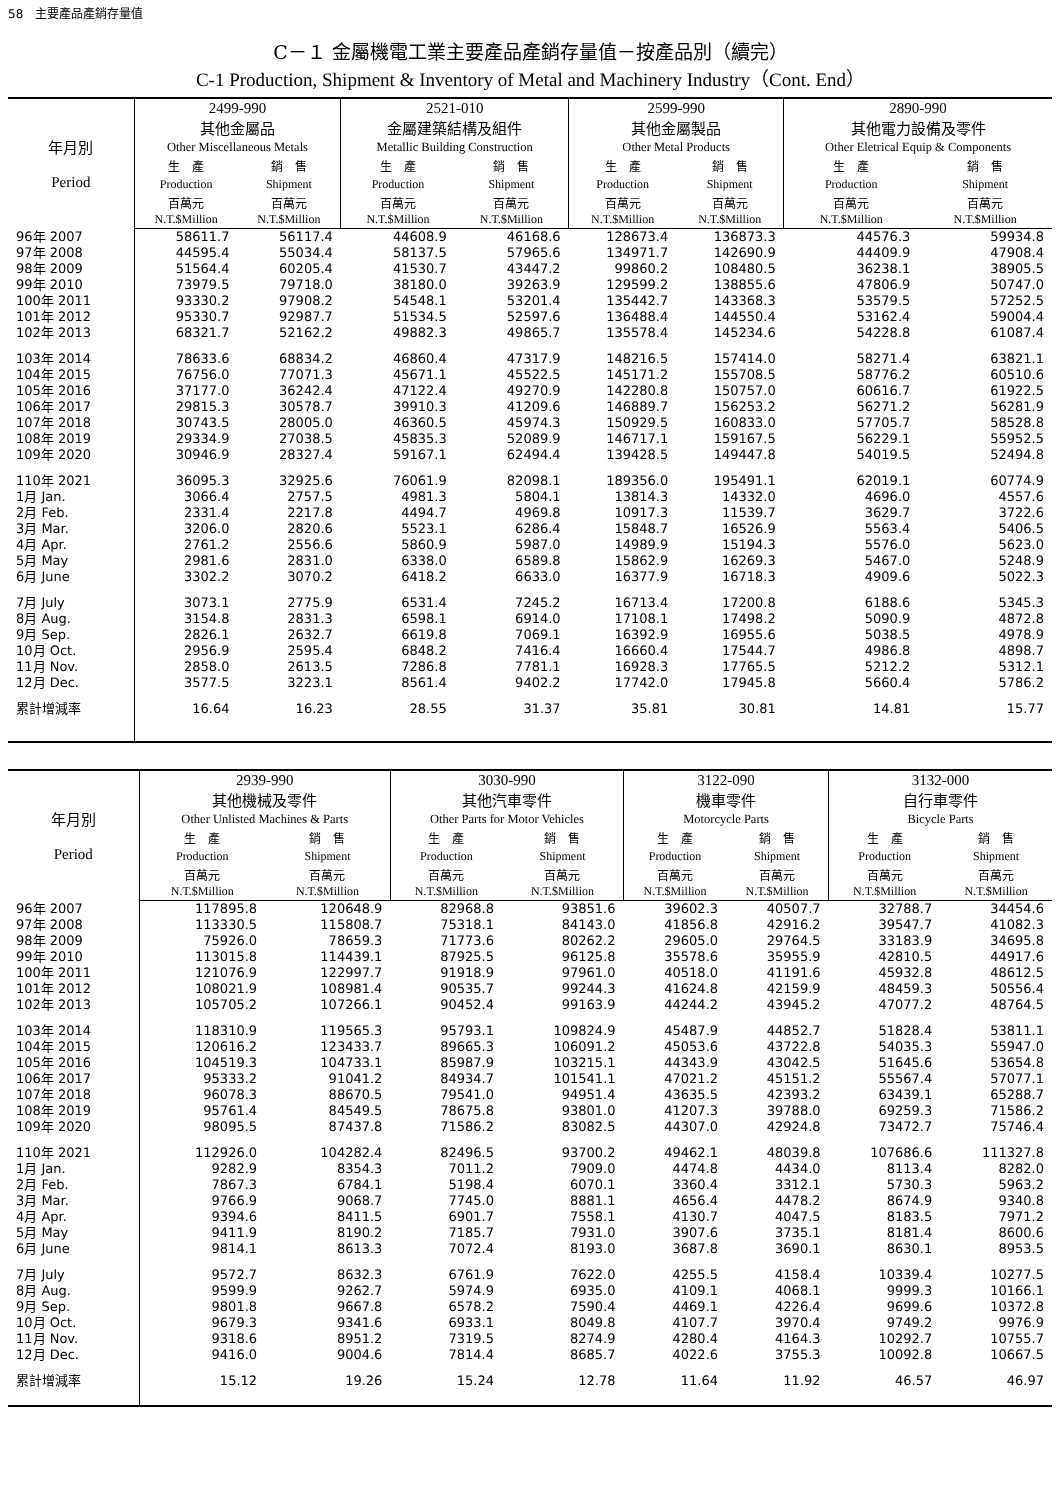58　主要產品產銷存量值
C－１ 金屬機電工業主要產品產銷存量值－按產品別（續完）
C-1 Production, Shipment & Inventory of Metal and Machinery Industry（Cont. End）
| 年月別 Period | 2499-990 其他金屬品 Other Miscellaneous Metals | | 2521-010 金屬建築結構及組件 Metallic Building Construction | | 2599-990 其他金屬製品 Other Metal Products | | 2890-990 其他電力設備及零件 Other Eletrical Equip & Components | |
| --- | --- | --- | --- | --- | --- | --- | --- | --- |
| | 生 產 | 銷 售 | 生 產 | 銷 售 | 生 產 | 銷 售 | 生 產 | 銷 售 |
| | Production | Shipment | Production | Shipment | Production | Shipment | Production | Shipment |
| | 百萬元 N.T.$Million | 百萬元 N.T.$Million | 百萬元 N.T.$Million | 百萬元 N.T.$Million | 百萬元 N.T.$Million | 百萬元 N.T.$Million | 百萬元 N.T.$Million | 百萬元 N.T.$Million |
| 96年 2007 | 58611.7 | 56117.4 | 44608.9 | 46168.6 | 128673.4 | 136873.3 | 44576.3 | 59934.8 |
| 97年 2008 | 44595.4 | 55034.4 | 58137.5 | 57965.6 | 134971.7 | 142690.9 | 44409.9 | 47908.4 |
| 98年 2009 | 51564.4 | 60205.4 | 41530.7 | 43447.2 | 99860.2 | 108480.5 | 36238.1 | 38905.5 |
| 99年 2010 | 73979.5 | 79718.0 | 38180.0 | 39263.9 | 129599.2 | 138855.6 | 47806.9 | 50747.0 |
| 100年 2011 | 93330.2 | 97908.2 | 54548.1 | 53201.4 | 135442.7 | 143368.3 | 53579.5 | 57252.5 |
| 101年 2012 | 95330.7 | 92987.7 | 51534.5 | 52597.6 | 136488.4 | 144550.4 | 53162.4 | 59004.4 |
| 102年 2013 | 68321.7 | 52162.2 | 49882.3 | 49865.7 | 135578.4 | 145234.6 | 54228.8 | 61087.4 |
| 103年 2014 | 78633.6 | 68834.2 | 46860.4 | 47317.9 | 148216.5 | 157414.0 | 58271.4 | 63821.1 |
| 104年 2015 | 76756.0 | 77071.3 | 45671.1 | 45522.5 | 145171.2 | 155708.5 | 58776.2 | 60510.6 |
| 105年 2016 | 37177.0 | 36242.4 | 47122.4 | 49270.9 | 142280.8 | 150757.0 | 60616.7 | 61922.5 |
| 106年 2017 | 29815.3 | 30578.7 | 39910.3 | 41209.6 | 146889.7 | 156253.2 | 56271.2 | 56281.9 |
| 107年 2018 | 30743.5 | 28005.0 | 46360.5 | 45974.3 | 150929.5 | 160833.0 | 57705.7 | 58528.8 |
| 108年 2019 | 29334.9 | 27038.5 | 45835.3 | 52089.9 | 146717.1 | 159167.5 | 56229.1 | 55952.5 |
| 109年 2020 | 30946.9 | 28327.4 | 59167.1 | 62494.4 | 139428.5 | 149447.8 | 54019.5 | 52494.8 |
| 110年 2021 | 36095.3 | 32925.6 | 76061.9 | 82098.1 | 189356.0 | 195491.1 | 62019.1 | 60774.9 |
| 1月 Jan. | 3066.4 | 2757.5 | 4981.3 | 5804.1 | 13814.3 | 14332.0 | 4696.0 | 4557.6 |
| 2月 Feb. | 2331.4 | 2217.8 | 4494.7 | 4969.8 | 10917.3 | 11539.7 | 3629.7 | 3722.6 |
| 3月 Mar. | 3206.0 | 2820.6 | 5523.1 | 6286.4 | 15848.7 | 16526.9 | 5563.4 | 5406.5 |
| 4月 Apr. | 2761.2 | 2556.6 | 5860.9 | 5987.0 | 14989.9 | 15194.3 | 5576.0 | 5623.0 |
| 5月 May | 2981.6 | 2831.0 | 6338.0 | 6589.8 | 15862.9 | 16269.3 | 5467.0 | 5248.9 |
| 6月 June | 3302.2 | 3070.2 | 6418.2 | 6633.0 | 16377.9 | 16718.3 | 4909.6 | 5022.3 |
| 7月 July | 3073.1 | 2775.9 | 6531.4 | 7245.2 | 16713.4 | 17200.8 | 6188.6 | 5345.3 |
| 8月 Aug. | 3154.8 | 2831.3 | 6598.1 | 6914.0 | 17108.1 | 17498.2 | 5090.9 | 4872.8 |
| 9月 Sep. | 2826.1 | 2632.7 | 6619.8 | 7069.1 | 16392.9 | 16955.6 | 5038.5 | 4978.9 |
| 10月 Oct. | 2956.9 | 2595.4 | 6848.2 | 7416.4 | 16660.4 | 17544.7 | 4986.8 | 4898.7 |
| 11月 Nov. | 2858.0 | 2613.5 | 7286.8 | 7781.1 | 16928.3 | 17765.5 | 5212.2 | 5312.1 |
| 12月 Dec. | 3577.5 | 3223.1 | 8561.4 | 9402.2 | 17742.0 | 17945.8 | 5660.4 | 5786.2 |
| 累計增減率 | 16.64 | 16.23 | 28.55 | 31.37 | 35.81 | 30.81 | 14.81 | 15.77 |
| 年月別 Period | 2939-990 其他機械及零件 Other Unlisted Machines & Parts | | 3030-990 其他汽車零件 Other Parts for Motor Vehicles | | 3122-090 機車零件 Motorcycle Parts | | 3132-000 自行車零件 Bicycle Parts | |
| --- | --- | --- | --- | --- | --- | --- | --- | --- |
| | 生 產 | 銷 售 | 生 產 | 銷 售 | 生 產 | 銷 售 | 生 產 | 銷 售 |
| | Production | Shipment | Production | Shipment | Production | Shipment | Production | Shipment |
| | 百萬元 N.T.$Million | 百萬元 N.T.$Million | 百萬元 N.T.$Million | 百萬元 N.T.$Million | 百萬元 N.T.$Million | 百萬元 N.T.$Million | 百萬元 N.T.$Million | 百萬元 N.T.$Million |
| 96年 2007 | 117895.8 | 120648.9 | 82968.8 | 93851.6 | 39602.3 | 40507.7 | 32788.7 | 34454.6 |
| 97年 2008 | 113330.5 | 115808.7 | 75318.1 | 84143.0 | 41856.8 | 42916.2 | 39547.7 | 41082.3 |
| 98年 2009 | 75926.0 | 78659.3 | 71773.6 | 80262.2 | 29605.0 | 29764.5 | 33183.9 | 34695.8 |
| 99年 2010 | 113015.8 | 114439.1 | 87925.5 | 96125.8 | 35578.6 | 35955.9 | 42810.5 | 44917.6 |
| 100年 2011 | 121076.9 | 122997.7 | 91918.9 | 97961.0 | 40518.0 | 41191.6 | 45932.8 | 48612.5 |
| 101年 2012 | 108021.9 | 108981.4 | 90535.7 | 99244.3 | 41624.8 | 42159.9 | 48459.3 | 50556.4 |
| 102年 2013 | 105705.2 | 107266.1 | 90452.4 | 99163.9 | 44244.2 | 43945.2 | 47077.2 | 48764.5 |
| 103年 2014 | 118310.9 | 119565.3 | 95793.1 | 109824.9 | 45487.9 | 44852.7 | 51828.4 | 53811.1 |
| 104年 2015 | 120616.2 | 123433.7 | 89665.3 | 106091.2 | 45053.6 | 43722.8 | 54035.3 | 55947.0 |
| 105年 2016 | 104519.3 | 104733.1 | 85987.9 | 103215.1 | 44343.9 | 43042.5 | 51645.6 | 53654.8 |
| 106年 2017 | 95333.2 | 91041.2 | 84934.7 | 101541.1 | 47021.2 | 45151.2 | 55567.4 | 57077.1 |
| 107年 2018 | 96078.3 | 88670.5 | 79541.0 | 94951.4 | 43635.5 | 42393.2 | 63439.1 | 65288.7 |
| 108年 2019 | 95761.4 | 84549.5 | 78675.8 | 93801.0 | 41207.3 | 39788.0 | 69259.3 | 71586.2 |
| 109年 2020 | 98095.5 | 87437.8 | 71586.2 | 83082.5 | 44307.0 | 42924.8 | 73472.7 | 75746.4 |
| 110年 2021 | 112926.0 | 104282.4 | 82496.5 | 93700.2 | 49462.1 | 48039.8 | 107686.6 | 111327.8 |
| 1月 Jan. | 9282.9 | 8354.3 | 7011.2 | 7909.0 | 4474.8 | 4434.0 | 8113.4 | 8282.0 |
| 2月 Feb. | 7867.3 | 6784.1 | 5198.4 | 6070.1 | 3360.4 | 3312.1 | 5730.3 | 5963.2 |
| 3月 Mar. | 9766.9 | 9068.7 | 7745.0 | 8881.1 | 4656.4 | 4478.2 | 8674.9 | 9340.8 |
| 4月 Apr. | 9394.6 | 8411.5 | 6901.7 | 7558.1 | 4130.7 | 4047.5 | 8183.5 | 7971.2 |
| 5月 May | 9411.9 | 8190.2 | 7185.7 | 7931.0 | 3907.6 | 3735.1 | 8181.4 | 8600.6 |
| 6月 June | 9814.1 | 8613.3 | 7072.4 | 8193.0 | 3687.8 | 3690.1 | 8630.1 | 8953.5 |
| 7月 July | 9572.7 | 8632.3 | 6761.9 | 7622.0 | 4255.5 | 4158.4 | 10339.4 | 10277.5 |
| 8月 Aug. | 9599.9 | 9262.7 | 5974.9 | 6935.0 | 4109.1 | 4068.1 | 9999.3 | 10166.1 |
| 9月 Sep. | 9801.8 | 9667.8 | 6578.2 | 7590.4 | 4469.1 | 4226.4 | 9699.6 | 10372.8 |
| 10月 Oct. | 9679.3 | 9341.6 | 6933.1 | 8049.8 | 4107.7 | 3970.4 | 9749.2 | 9976.9 |
| 11月 Nov. | 9318.6 | 8951.2 | 7319.5 | 8274.9 | 4280.4 | 4164.3 | 10292.7 | 10755.7 |
| 12月 Dec. | 9416.0 | 9004.6 | 7814.4 | 8685.7 | 4022.6 | 3755.3 | 10092.8 | 10667.5 |
| 累計增減率 | 15.12 | 19.26 | 15.24 | 12.78 | 11.64 | 11.92 | 46.57 | 46.97 |